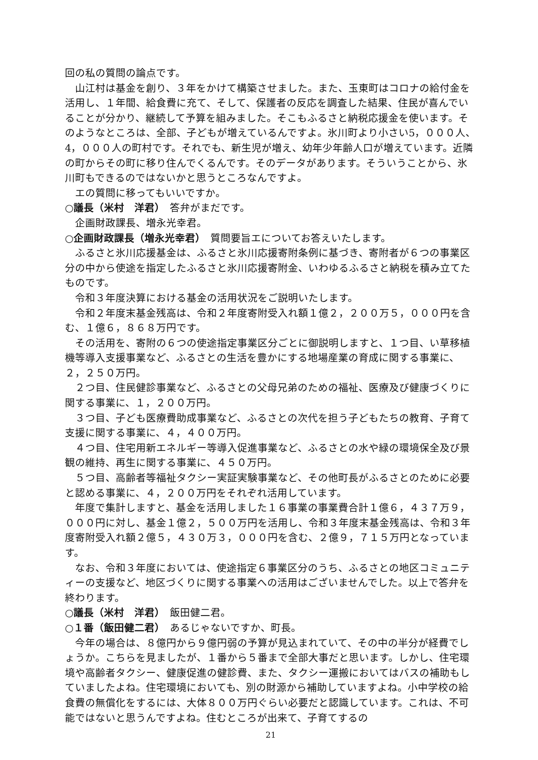回の私の質問の論点です。
山江村は基金を創り、３年をかけて構築させました。また、玉東町はコロナの給付金を活用し、１年間、給食費に充て、そして、保護者の反応を調査した結果、住民が喜んでいることが分かり、継続して予算を組みました。そこもふるさと納税応援金を使います。そのようなところは、全部、子どもが増えているんですよ。氷川町より小さい5，０００人、4，０００人の町村です。それでも、新生児が増え、幼年少年齢人口が増えています。近隣の町からその町に移り住んでくるんです。そのデータがあります。そういうことから、氷川町もできるのではないかと思うところなんですよ。
エの質問に移ってもいいですか。
○議長（米村　洋君）　答弁がまだです。
企画財政課長、増永光幸君。
○企画財政課長（増永光幸君）　質問要旨エについてお答えいたします。
ふるさと氷川応援基金は、ふるさと氷川応援寄附条例に基づき、寄附者が６つの事業区分の中から使途を指定したふるさと氷川応援寄附金、いわゆるふるさと納税を積み立てたものです。
令和３年度決算における基金の活用状況をご説明いたします。
令和２年度末基金残高は、令和２年度寄附受入れ額１億２，２００万５，０００円を含む、１億６，８６８万円です。
その活用を、寄附の６つの使途指定事業区分ごとに御説明しますと、１つ目、い草移植機等導入支援事業など、ふるさとの生活を豊かにする地場産業の育成に関する事業に、２，２５０万円。
２つ目、住民健診事業など、ふるさとの父母兄弟のための福祉、医療及び健康づくりに関する事業に、１，２００万円。
３つ目、子ども医療費助成事業など、ふるさとの次代を担う子どもたちの教育、子育て支援に関する事業に、４，４００万円。
４つ目、住宅用新エネルギー等導入促進事業など、ふるさとの水や緑の環境保全及び景観の維持、再生に関する事業に、４５０万円。
５つ目、高齢者等福祉タクシー実証実験事業など、その他町長がふるさとのために必要と認める事業に、４，２００万円をそれぞれ活用しています。
年度で集計しますと、基金を活用しました１６事業の事業費合計１億６，４３７万９，０００円に対し、基金１億２，５００万円を活用し、令和３年度末基金残高は、令和３年度寄附受入れ額２億５，４３０万３，０００円を含む、２億９，７１５万円となっています。
なお、令和３年度においては、使途指定６事業区分のうち、ふるさとの地区コミュニティーの支援など、地区づくりに関する事業への活用はございませんでした。以上で答弁を終わります。
○議長（米村　洋君）　飯田健二君。
○１番（飯田健二君）　あるじゃないですか、町長。
今年の場合は、８億円から９億円弱の予算が見込まれていて、その中の半分が経費でしょうか。こちらを見ましたが、１番から５番まで全部大事だと思います。しかし、住宅環境や高齢者タクシー、健康促進の健診費、また、タクシー運搬においてはバスの補助もしていましたよね。住宅環境においても、別の財源から補助していますよね。小中学校の給食費の無償化をするには、大体８００万円ぐらい必要だと認識しています。これは、不可能ではないと思うんですよね。住むところが出来て、子育てするの
21